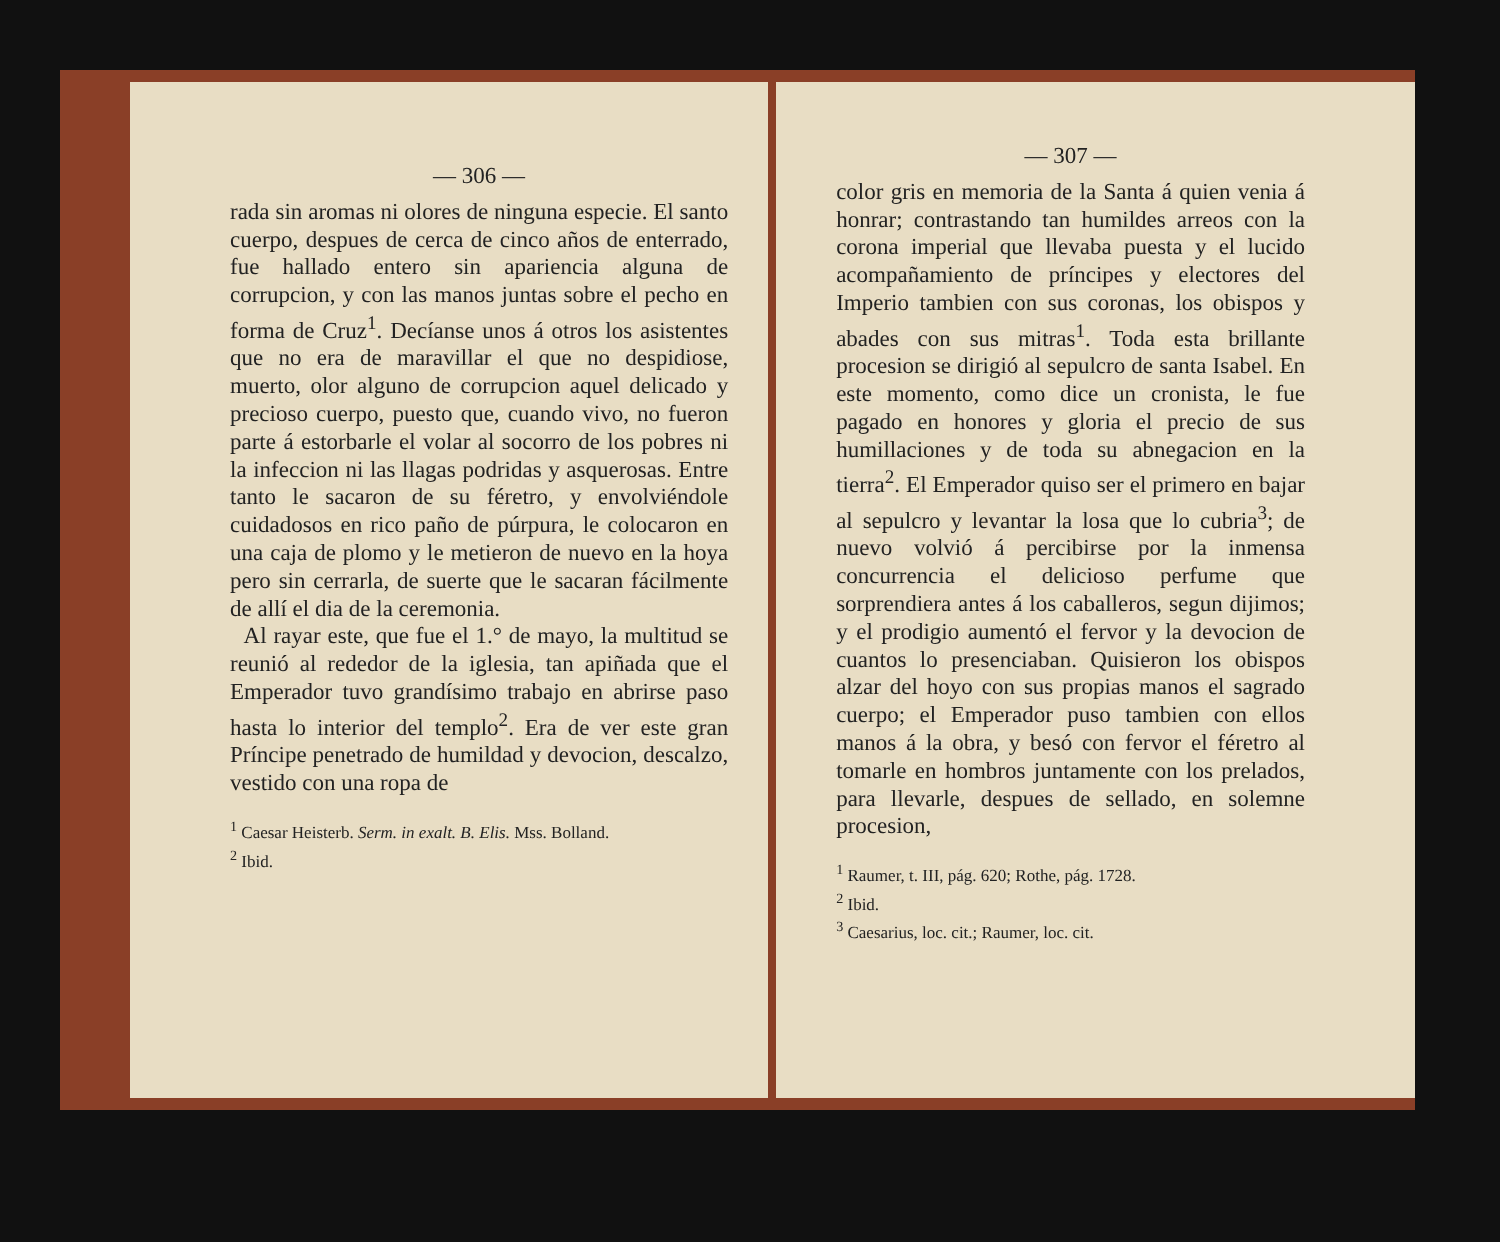— 306 —
rada sin aromas ni olores de ninguna especie. El santo cuerpo, despues de cerca de cinco años de enterrado, fue hallado entero sin apariencia alguna de corrupcion, y con las manos juntas sobre el pecho en forma de Cruz<sup>1</sup>. Decíanse unos á otros los asistentes que no era de maravillar el que no despidiose, muerto, olor alguno de corrupcion aquel delicado y precioso cuerpo, puesto que, cuando vivo, no fueron parte á estorbarle el volar al socorro de los pobres ni la infeccion ni las llagas podridas y asquerosas. Entre tanto le sacaron de su féretro, y envolviéndole cuidadosos en rico paño de púrpura, le colocaron en una caja de plomo y le metieron de nuevo en la hoya pero sin cerrarla, de suerte que le sacaran fácilmente de allí el dia de la ceremonia.
Al rayar este, que fue el 1.° de mayo, la multitud se reunió al rededor de la iglesia, tan apiñada que el Emperador tuvo grandísimo trabajo en abrirse paso hasta lo interior del templo<sup>2</sup>. Era de ver este gran Príncipe penetrado de humildad y devocion, descalzo, vestido con una ropa de
<sup>1</sup> Caesar Heisterb. Serm. in exalt. B. Elis. Mss. Bolland.
<sup>2</sup> Ibid.
— 307 —
color gris en memoria de la Santa á quien venia á honrar; contrastando tan humildes arreos con la corona imperial que llevaba puesta y el lucido acompañamiento de príncipes y electores del Imperio tambien con sus coronas, los obispos y abades con sus mitras<sup>1</sup>. Toda esta brillante procesion se dirigió al sepulcro de santa Isabel. En este momento, como dice un cronista, le fue pagado en honores y gloria el precio de sus humillaciones y de toda su abnegacion en la tierra<sup>2</sup>. El Emperador quiso ser el primero en bajar al sepulcro y levantar la losa que lo cubria<sup>3</sup>; de nuevo volvió á percibirse por la inmensa concurrencia el delicioso perfume que sorprendiera antes á los caballeros, segun dijimos; y el prodigio aumentó el fervor y la devocion de cuantos lo presenciaban. Quisieron los obispos alzar del hoyo con sus propias manos el sagrado cuerpo; el Emperador puso tambien con ellos manos á la obra, y besó con fervor el féretro al tomarle en hombros juntamente con los prelados, para llevarle, despues de sellado, en solemne procesion,
<sup>1</sup> Raumer, t. III, pág. 620; Rothe, pág. 1728.
<sup>2</sup> Ibid.
<sup>3</sup> Caesarius, loc. cit.; Raumer, loc. cit.